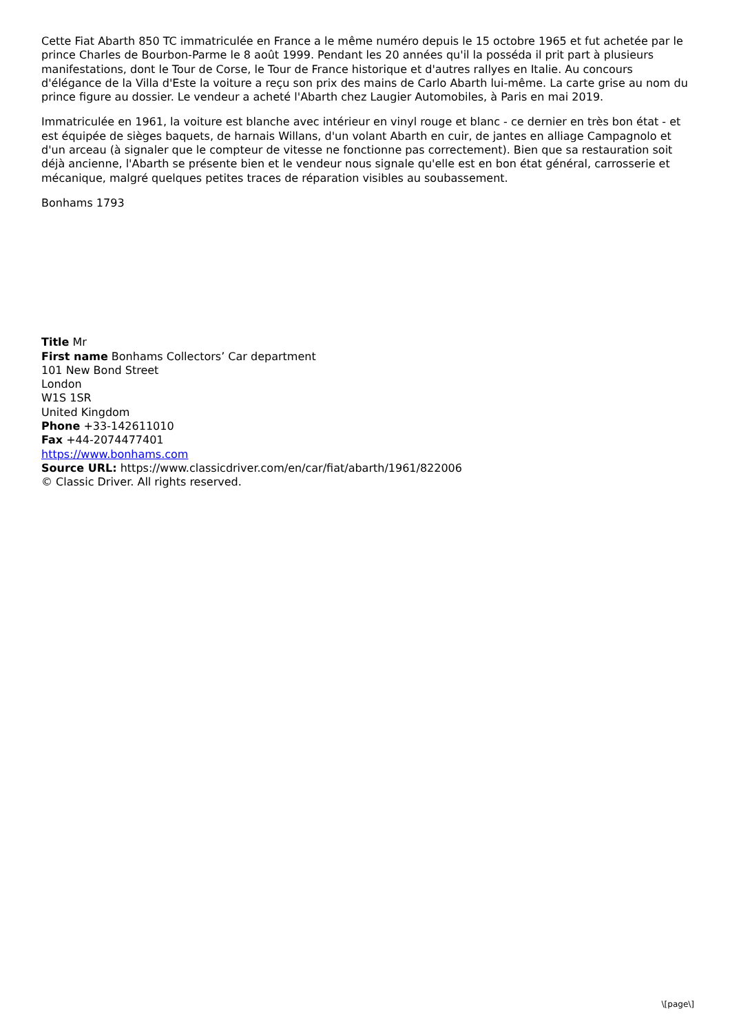Cette Fiat Abarth 850 TC immatriculée en France a le même numéro depuis le 15 octobre 1965 et fut achetée par le prince Charles de Bourbon-Parme le 8 août 1999. Pendant les 20 années qu'il la posséda il prit part à plusieurs manifestations, dont le Tour de Corse, le Tour de France historique et d'autres rallyes en Italie. Au concours d'élégance de la Villa d'Este la voiture a reçu son prix des mains de Carlo Abarth lui-même. La carte grise au nom du prince figure au dossier. Le vendeur a acheté l'Abarth chez Laugier Automobiles, à Paris en mai 2019.
Immatriculée en 1961, la voiture est blanche avec intérieur en vinyl rouge et blanc - ce dernier en très bon état - et est équipée de sièges baquets, de harnais Willans, d'un volant Abarth en cuir, de jantes en alliage Campagnolo et d'un arceau (à signaler que le compteur de vitesse ne fonctionne pas correctement). Bien que sa restauration soit déjà ancienne, l'Abarth se présente bien et le vendeur nous signale qu'elle est en bon état général, carrosserie et mécanique, malgré quelques petites traces de réparation visibles au soubassement.
Bonhams 1793
Title Mr
First name Bonhams Collectors’ Car department
101 New Bond Street
London
W1S 1SR
United Kingdom
Phone +33-142611010
Fax +44-2074477401
https://www.bonhams.com
Source URL: https://www.classicdriver.com/en/car/fiat/abarth/1961/822006
© Classic Driver. All rights reserved.
\[page\]